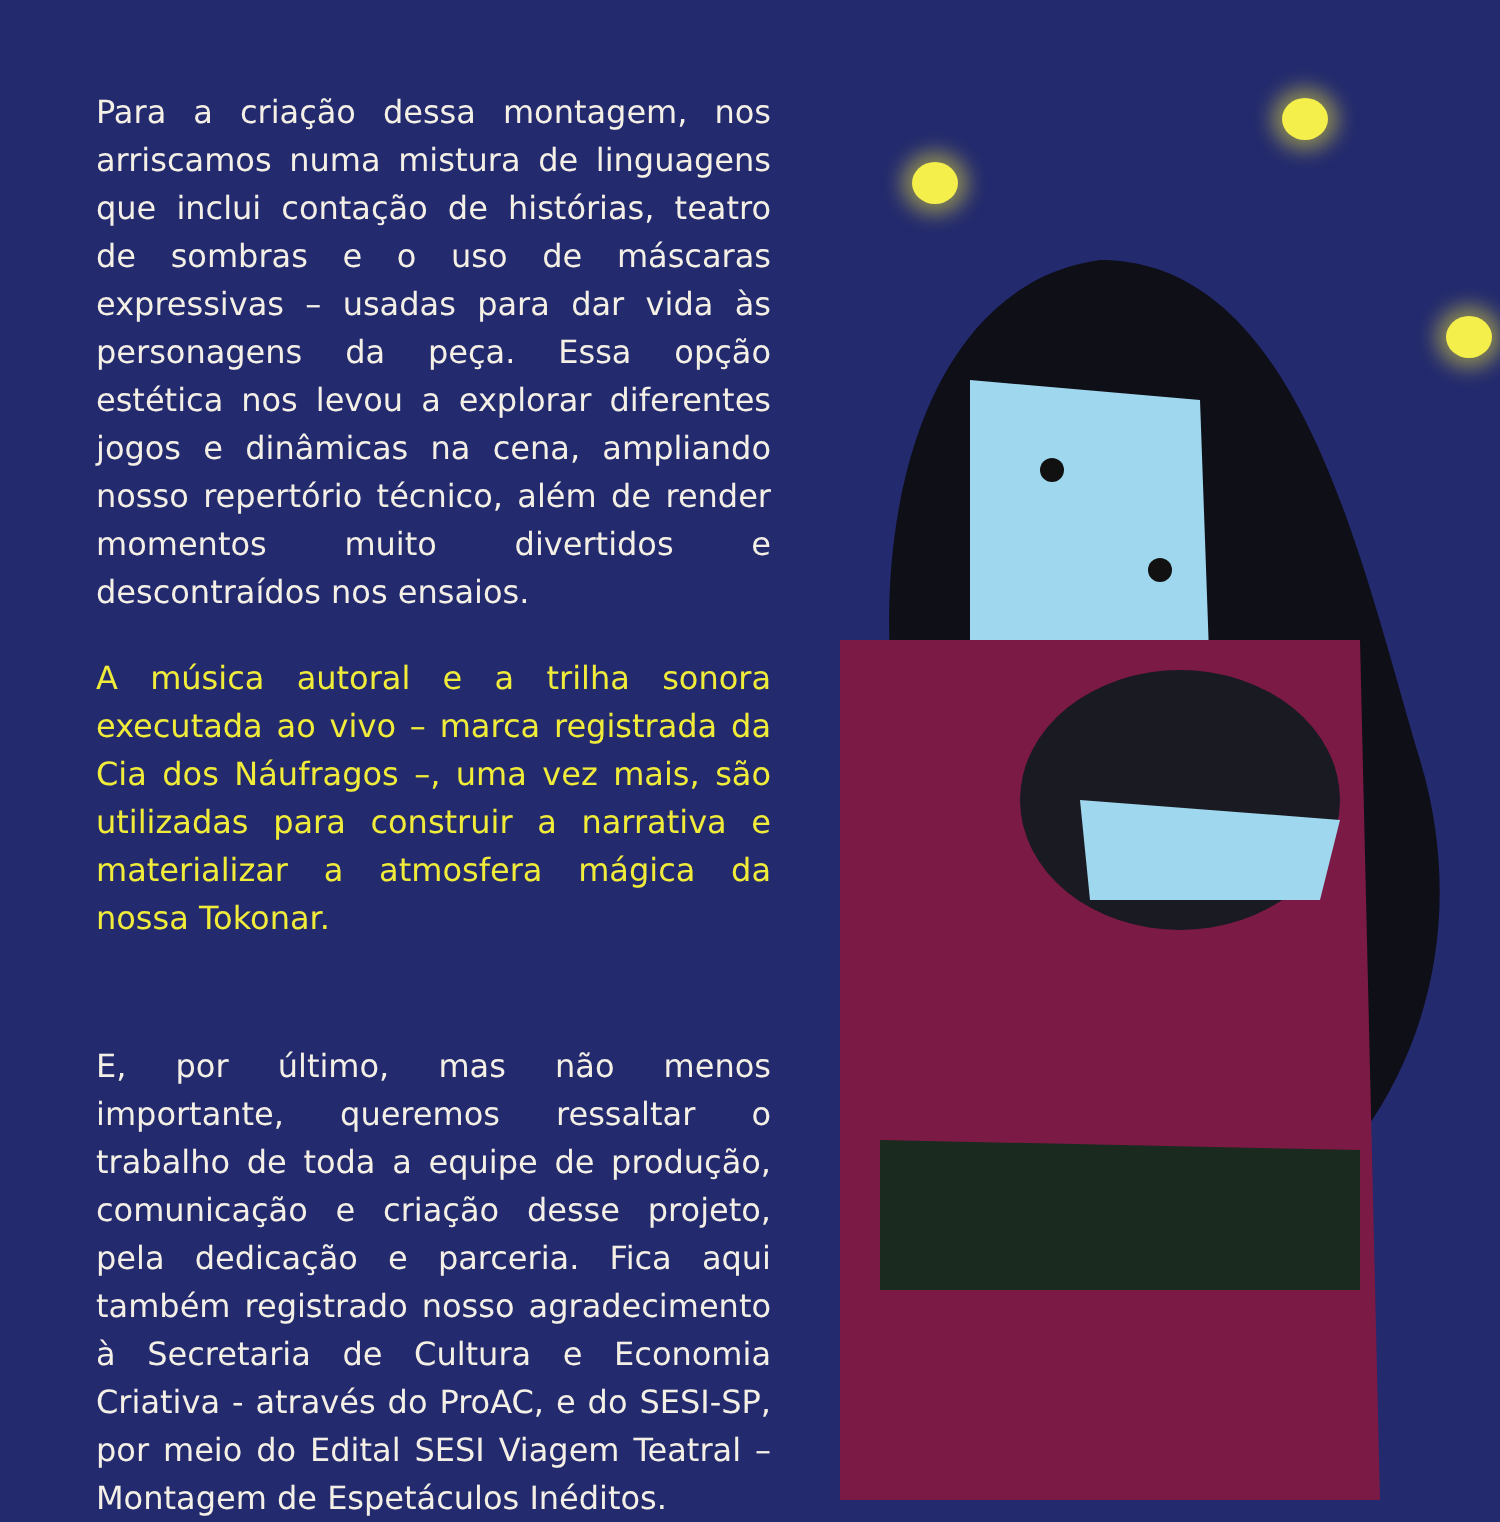Para a criação dessa montagem, nos arriscamos numa mistura de linguagens que inclui contação de histórias, teatro de sombras e o uso de máscaras expressivas – usadas para dar vida às personagens da peça. Essa opção estética nos levou a explorar diferentes jogos e dinâmicas na cena, ampliando nosso repertório técnico, além de render momentos muito divertidos e descontraídos nos ensaios.
A música autoral e a trilha sonora executada ao vivo – marca registrada da Cia dos Náufragos –, uma vez mais, são utilizadas para construir a narrativa e materializar a atmosfera mágica da nossa Tokonar.
E, por último, mas não menos importante, queremos ressaltar o trabalho de toda a equipe de produção, comunicação e criação desse projeto, pela dedicação e parceria. Fica aqui também registrado nosso agradecimento à Secretaria de Cultura e Economia Criativa - através do ProAC, e do SESI-SP, por meio do Edital SESI Viagem Teatral – Montagem de Espetáculos Inéditos.